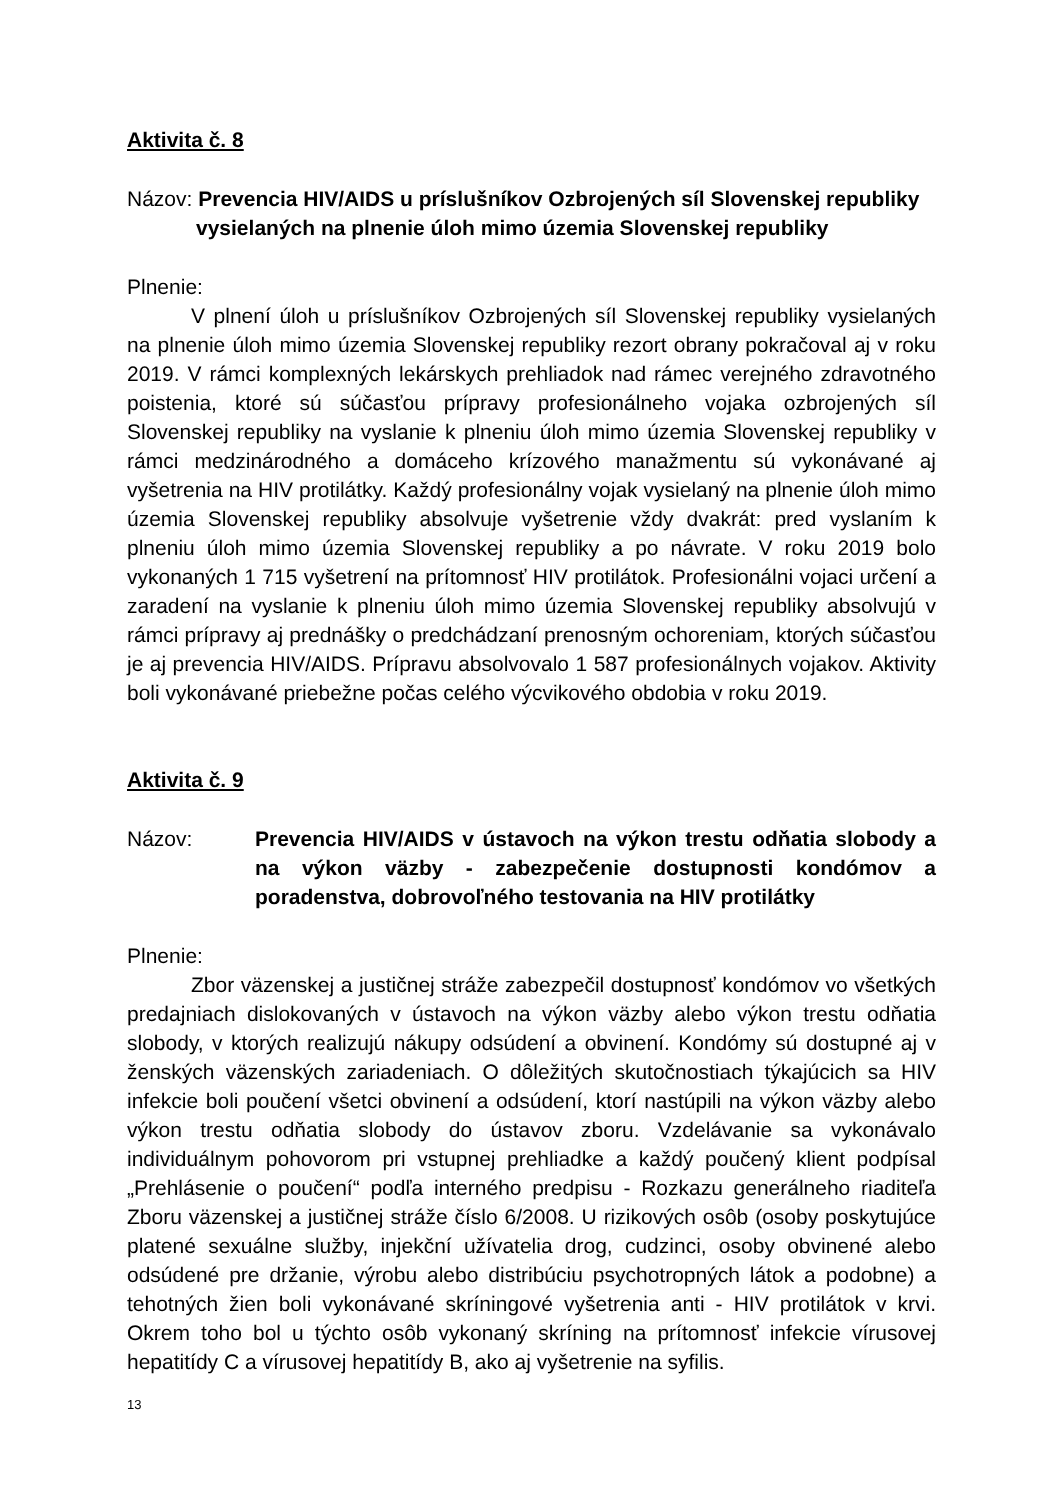Aktivita č. 8
Názov: Prevencia HIV/AIDS u príslušníkov Ozbrojených síl Slovenskej republiky
vysielaných na plnenie úloh mimo územia Slovenskej republiky
Plnenie:
V plnení úloh u príslušníkov Ozbrojených síl Slovenskej republiky vysielaných na plnenie úloh mimo územia Slovenskej republiky rezort obrany pokračoval aj v roku 2019. V rámci komplexných lekárskych prehliadok nad rámec verejného zdravotného poistenia, ktoré sú súčasťou prípravy profesionálneho vojaka ozbrojených síl Slovenskej republiky na vyslanie k plneniu úloh mimo územia Slovenskej republiky v rámci medzinárodného a domáceho krízového manažmentu sú vykonávané aj vyšetrenia na HIV protilátky. Každý profesionálny vojak vysielaný na plnenie úloh mimo územia Slovenskej republiky absolvuje vyšetrenie vždy dvakrát: pred vyslaním k plneniu úloh mimo územia Slovenskej republiky a po návrate. V roku 2019 bolo vykonaných 1 715 vyšetrení na prítomnosť HIV protilátok. Profesionálni vojaci určení a zaradení na vyslanie k plneniu úloh mimo územia Slovenskej republiky absolvujú v rámci prípravy aj prednášky o predchádzaní prenosným ochoreniam, ktorých súčasťou je aj prevencia HIV/AIDS. Prípravu absolvovalo 1 587 profesionálnych vojakov. Aktivity boli vykonávané priebežne počas celého výcvikového obdobia v roku 2019.
Aktivita č. 9
Názov: Prevencia HIV/AIDS v ústavoch na výkon trestu odňatia slobody a na výkon väzby - zabezpečenie dostupnosti kondómov a poradenstva, dobrovoľného testovania na HIV protilátky
Plnenie:
Zbor väzenskej a justičnej stráže zabezpečil dostupnosť kondómov vo všetkých predajniach dislokovaných v ústavoch na výkon väzby alebo výkon trestu odňatia slobody, v ktorých realizujú nákupy odsúdení a obvinení. Kondómy sú dostupné aj v ženských väzenských zariadeniach. O dôležitých skutočnostiach týkajúcich sa HIV infekcie boli poučení všetci obvinení a odsúdení, ktorí nastúpili na výkon väzby alebo výkon trestu odňatia slobody do ústavov zboru. Vzdelávanie sa vykonávalo individuálnym pohovorom pri vstupnej prehliadke a každý poučený klient podpísal „Prehlásenie o poučení“ podľa interného predpisu - Rozkazu generálneho riaditeľa Zboru väzenskej a justičnej stráže číslo 6/2008. U rizikových osôb (osoby poskytujúce platené sexuálne služby, injekční užívatelia drog, cudzinci, osoby obvinené alebo odsúdené pre držanie, výrobu alebo distribúciu psychotropných látok a podobne) a tehotných žien boli vykonávané skríningové vyšetrenia anti - HIV protilátok v krvi. Okrem toho bol u týchto osôb vykonaný skríning na prítomnosť infekcie vírusovej hepatitídy C a vírusovej hepatitídy B, ako aj vyšetrenie na syfilis.
13